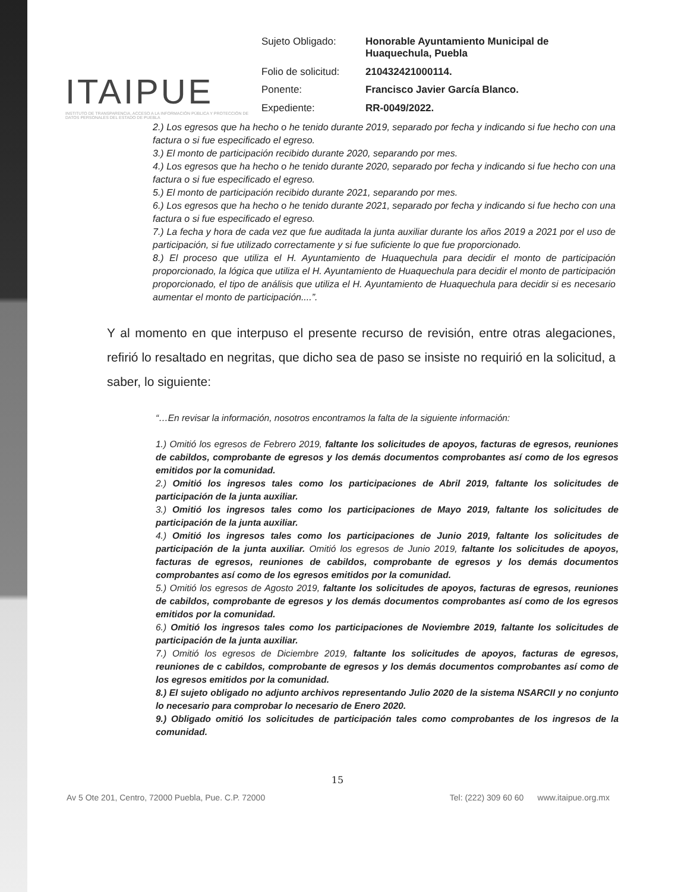ITAIPUE
INSTITUTO DE TRANSPARENCIA, ACCESO A LA INFORMACIÓN PÚBLICA Y PROTECCIÓN DE DATOS PERSONALES DEL ESTADO DE PUEBLA
Sujeto Obligado: Honorable Ayuntamiento Municipal de Huaquechula, Puebla Folio de solicitud: 210432421000114. Ponente: Francisco Javier García Blanco. Expediente: RR-0049/2022.
2.) Los egresos que ha hecho o he tenido durante 2019, separado por fecha y indicando si fue hecho con una factura o si fue especificado el egreso.
3.) El monto de participación recibido durante 2020, separando por mes.
4.) Los egresos que ha hecho o he tenido durante 2020, separado por fecha y indicando si fue hecho con una factura o si fue especificado el egreso.
5.) El monto de participación recibido durante 2021, separando por mes.
6.) Los egresos que ha hecho o he tenido durante 2021, separado por fecha y indicando si fue hecho con una factura o si fue especificado el egreso.
7.) La fecha y hora de cada vez que fue auditada la junta auxiliar durante los años 2019 a 2021 por el uso de participación, si fue utilizado correctamente y si fue suficiente lo que fue proporcionado.
8.) El proceso que utiliza el H. Ayuntamiento de Huaquechula para decidir el monto de participación proporcionado, la lógica que utiliza el H. Ayuntamiento de Huaquechula para decidir el monto de participación proporcionado, el tipo de análisis que utiliza el H. Ayuntamiento de Huaquechula para decidir si es necesario aumentar el monto de participación....”.
Y al momento en que interpuso el presente recurso de revisión, entre otras alegaciones, refirió lo resaltado en negritas, que dicho sea de paso se insiste no requirió en la solicitud, a saber, lo siguiente:
“…En revisar la información, nosotros encontramos la falta de la siguiente información:
1.) Omitió los egresos de Febrero 2019, faltante los solicitudes de apoyos, facturas de egresos, reuniones de cabildos, comprobante de egresos y los demás documentos comprobantes así como de los egresos emitidos por la comunidad.
2.) Omitió los ingresos tales como los participaciones de Abril 2019, faltante los solicitudes de participación de la junta auxiliar.
3.) Omitió los ingresos tales como los participaciones de Mayo 2019, faltante los solicitudes de participación de la junta auxiliar.
4.) Omitió los ingresos tales como los participaciones de Junio 2019, faltante los solicitudes de participación de la junta auxiliar. Omitió los egresos de Junio 2019, faltante los solicitudes de apoyos, facturas de egresos, reuniones de cabildos, comprobante de egresos y los demás documentos comprobantes así como de los egresos emitidos por la comunidad.
5.) Omitió los egresos de Agosto 2019, faltante los solicitudes de apoyos, facturas de egresos, reuniones de cabildos, comprobante de egresos y los demás documentos comprobantes así como de los egresos emitidos por la comunidad.
6.) Omitió los ingresos tales como los participaciones de Noviembre 2019, faltante los solicitudes de participación de la junta auxiliar.
7.) Omitió los egresos de Diciembre 2019, faltante los solicitudes de apoyos, facturas de egresos, reuniones de c cabildos, comprobante de egresos y los demás documentos comprobantes así como de los egresos emitidos por la comunidad.
8.) El sujeto obligado no adjunto archivos representando Julio 2020 de la sistema NSARCII y no conjunto lo necesario para comprobar lo necesario de Enero 2020.
9.) Obligado omitió los solicitudes de participación tales como comprobantes de los ingresos de la comunidad.
15
Av 5 Ote 201, Centro, 72000 Puebla, Pue. C.P. 72000 Tel: (222) 309 60 60 www.itaipue.org.mx